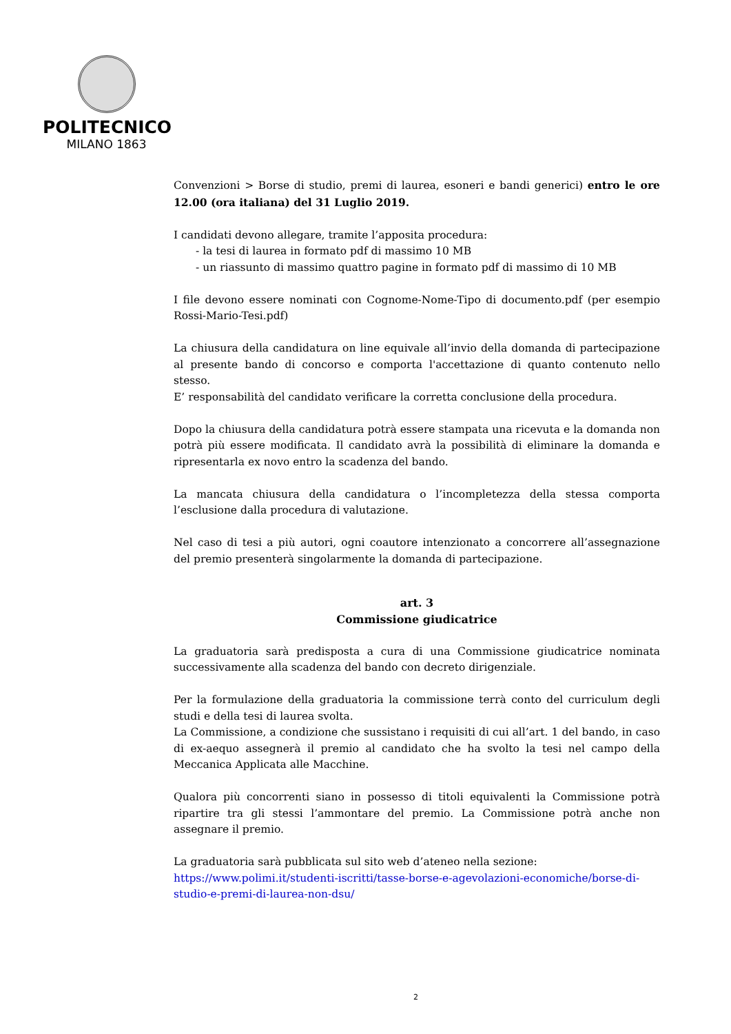POLITECNICO
MILANO 1863
Convenzioni > Borse di studio, premi di laurea, esoneri e bandi generici) entro le ore 12.00 (ora italiana) del 31 Luglio 2019.
I candidati devono allegare, tramite l’apposita procedura:
- la tesi di laurea in formato pdf di massimo 10 MB
- un riassunto di massimo quattro pagine in formato pdf di massimo di 10 MB
I file devono essere nominati con Cognome-Nome-Tipo di documento.pdf (per esempio Rossi-Mario-Tesi.pdf)
La chiusura della candidatura on line equivale all’invio della domanda di partecipazione al presente bando di concorso e comporta l'accettazione di quanto contenuto nello stesso.
E’ responsabilità del candidato verificare la corretta conclusione della procedura.
Dopo la chiusura della candidatura potrà essere stampata una ricevuta e la domanda non potrà più essere modificata. Il candidato avrà la possibilità di eliminare la domanda e ripresentarla ex novo entro la scadenza del bando.
La mancata chiusura della candidatura o l’incompletezza della stessa comporta l’esclusione dalla procedura di valutazione.
Nel caso di tesi a più autori, ogni coautore intenzionato a concorrere all’assegnazione del premio presenterà singolarmente la domanda di partecipazione.
art. 3
Commissione giudicatrice
La graduatoria sarà predisposta a cura di una Commissione giudicatrice nominata successivamente alla scadenza del bando con decreto dirigenziale.
Per la formulazione della graduatoria la commissione terrà conto del curriculum degli studi e della tesi di laurea svolta.
La Commissione, a condizione che sussistano i requisiti di cui all’art. 1 del bando, in caso di ex-aequo assegnerà il premio al candidato che ha svolto la tesi nel campo della Meccanica Applicata alle Macchine.
Qualora più concorrenti siano in possesso di titoli equivalenti la Commissione potrà ripartire tra gli stessi l’ammontare del premio. La Commissione potrà anche non assegnare il premio.
La graduatoria sarà pubblicata sul sito web d’ateneo nella sezione:
https://www.polimi.it/studenti-iscritti/tasse-borse-e-agevolazioni-economiche/borse-di-studio-e-premi-di-laurea-non-dsu/
2